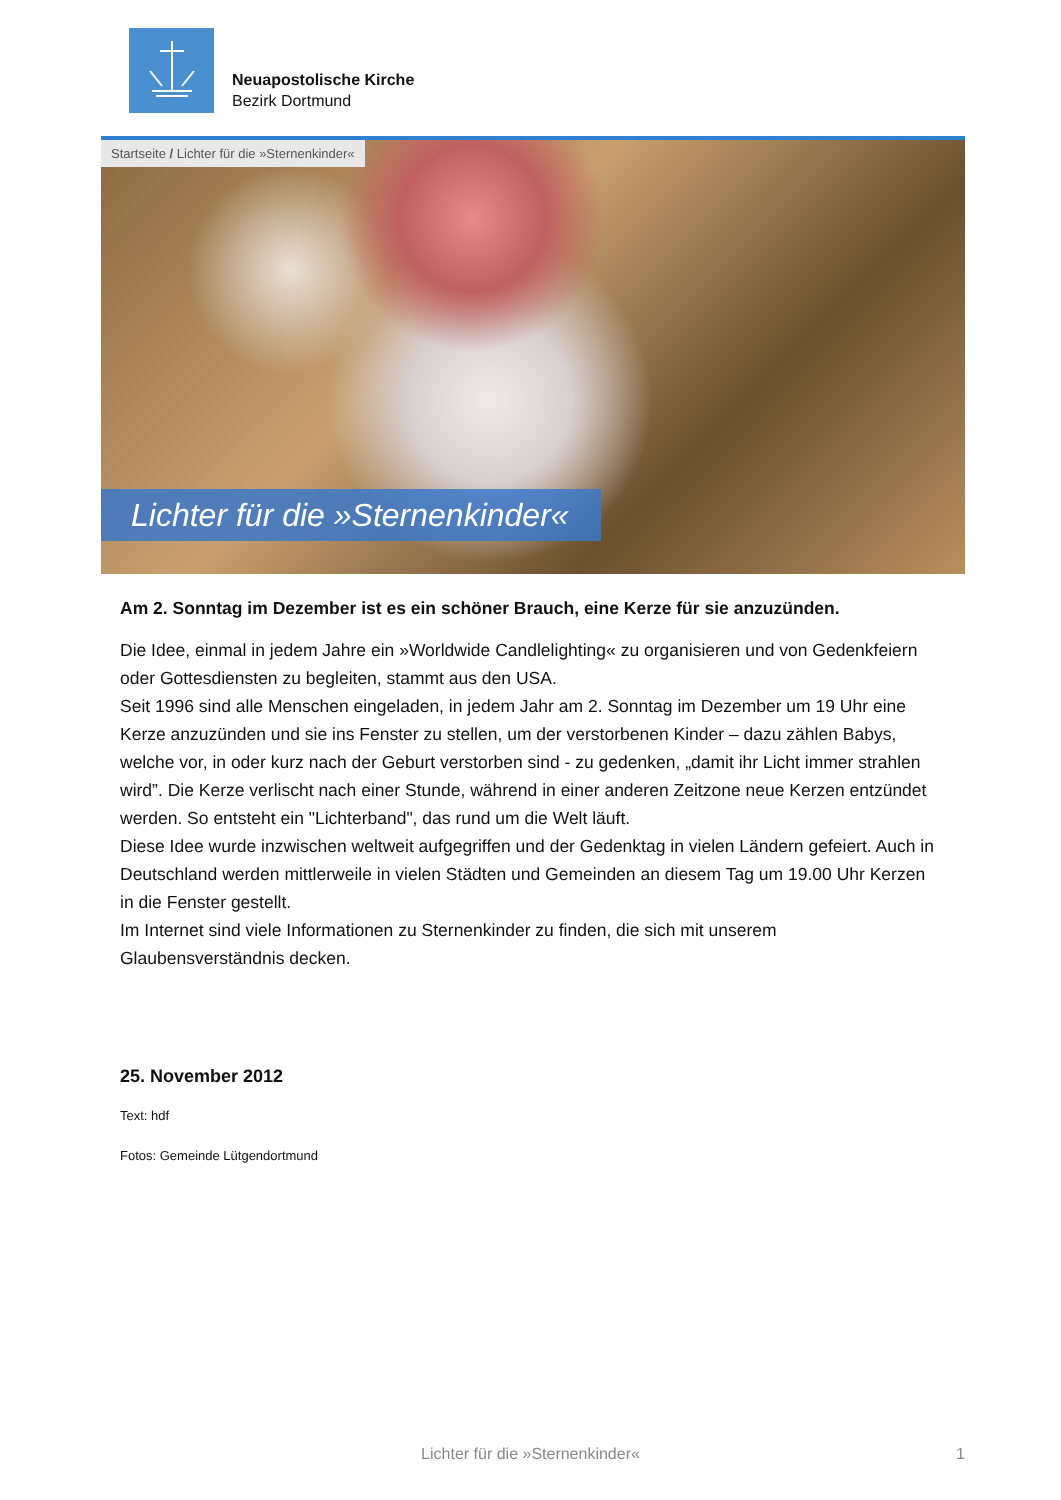Neuapostolische Kirche
Bezirk Dortmund
Startseite / Lichter für die »Sternenkinder«
Lichter für die »Sternenkinder«
Am 2. Sonntag im Dezember ist es ein schöner Brauch, eine Kerze für sie anzuzünden.
Die Idee, einmal in jedem Jahre ein »Worldwide Candlelighting« zu organisieren und von Gedenkfeiern oder Gottesdiensten zu begleiten, stammt aus den USA.
Seit 1996 sind alle Menschen eingeladen, in jedem Jahr am 2. Sonntag im Dezember um 19 Uhr eine Kerze anzuzünden und sie ins Fenster zu stellen, um der verstorbenen Kinder – dazu zählen Babys, welche vor, in oder kurz nach der Geburt verstorben sind - zu gedenken, „damit ihr Licht immer strahlen wird”. Die Kerze verlischt nach einer Stunde, während in einer anderen Zeitzone neue Kerzen entzündet werden. So entsteht ein "Lichterband", das rund um die Welt läuft.
Diese Idee wurde inzwischen weltweit aufgegriffen und der Gedenktag in vielen Ländern gefeiert. Auch in Deutschland werden mittlerweile in vielen Städten und Gemeinden an diesem Tag um 19.00 Uhr Kerzen in die Fenster gestellt.
Im Internet sind viele Informationen zu Sternenkinder zu finden, die sich mit unserem Glaubensverständnis decken.
25. November 2012
Text: hdf
Fotos: Gemeinde Lütgendortmund
Lichter für die »Sternenkinder« 1